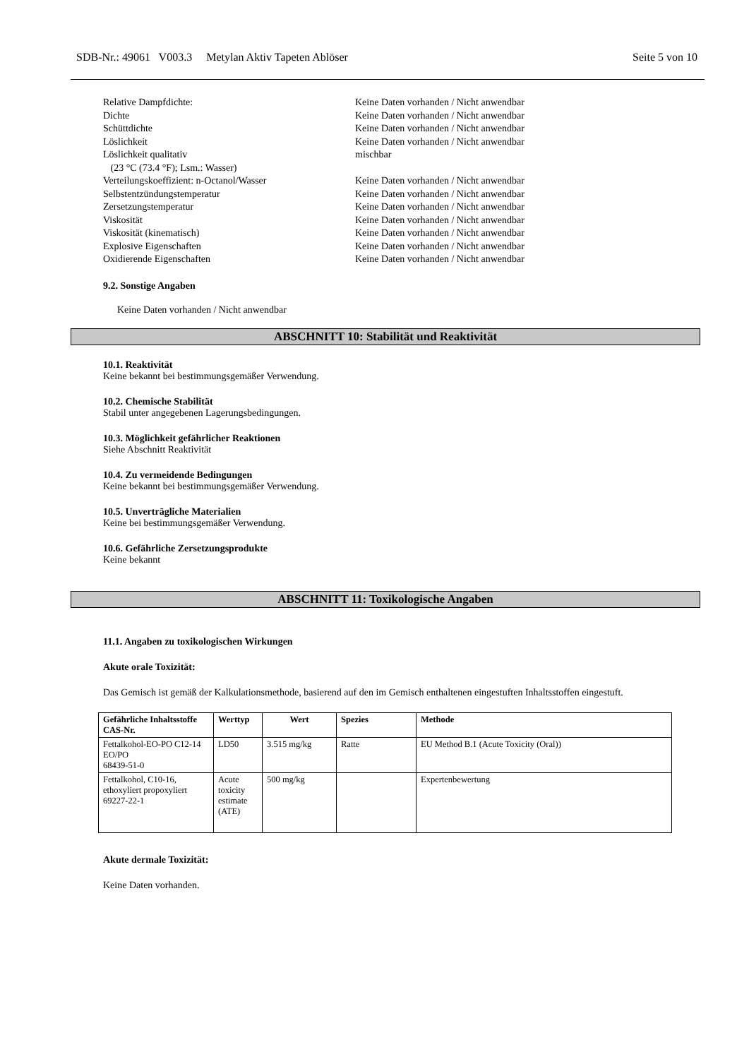SDB-Nr.: 49061 V003.3 Metylan Aktiv Tapeten Ablöser Seite 5 von 10
| Relative Dampfdichte: | Keine Daten vorhanden / Nicht anwendbar |
| Dichte | Keine Daten vorhanden / Nicht anwendbar |
| Schüttdichte | Keine Daten vorhanden / Nicht anwendbar |
| Löslichkeit | Keine Daten vorhanden / Nicht anwendbar |
| Löslichkeit qualitativ (23 °C (73.4 °F); Lsm.: Wasser) | mischbar |
| Verteilungskoeffizient: n-Octanol/Wasser | Keine Daten vorhanden / Nicht anwendbar |
| Selbstentzündungstemperatur | Keine Daten vorhanden / Nicht anwendbar |
| Zersetzungstemperatur | Keine Daten vorhanden / Nicht anwendbar |
| Viskosität | Keine Daten vorhanden / Nicht anwendbar |
| Viskosität (kinematisch) | Keine Daten vorhanden / Nicht anwendbar |
| Explosive Eigenschaften | Keine Daten vorhanden / Nicht anwendbar |
| Oxidierende Eigenschaften | Keine Daten vorhanden / Nicht anwendbar |
9.2. Sonstige Angaben
Keine Daten vorhanden / Nicht anwendbar
ABSCHNITT 10: Stabilität und Reaktivität
10.1. Reaktivität
Keine bekannt bei bestimmungsgemäßer Verwendung.
10.2. Chemische Stabilität
Stabil unter angegebenen Lagerungsbedingungen.
10.3. Möglichkeit gefährlicher Reaktionen
Siehe Abschnitt Reaktivität
10.4. Zu vermeidende Bedingungen
Keine bekannt bei bestimmungsgemäßer Verwendung.
10.5. Unverträgliche Materialien
Keine bei bestimmungsgemäßer Verwendung.
10.6. Gefährliche Zersetzungsprodukte
Keine bekannt
ABSCHNITT 11: Toxikologische Angaben
11.1. Angaben zu toxikologischen Wirkungen
Akute orale Toxizität:
Das Gemisch ist gemäß der Kalkulationsmethode, basierend auf den im Gemisch enthaltenen eingestuften Inhaltsstoffen eingestuft.
| Gefährliche Inhaltsstoffe CAS-Nr. | Werttyp | Wert | Spezies | Methode |
| --- | --- | --- | --- | --- |
| Fettalkohol-EO-PO C12-14 EO/PO 68439-51-0 | LD50 | 3.515 mg/kg | Ratte | EU Method B.1 (Acute Toxicity (Oral)) |
| Fettalkohol, C10-16, ethoxyliert propoxyliert 69227-22-1 | Acute toxicity estimate (ATE) | 500 mg/kg | | Expertenbewertung |
Akute dermale Toxizität:
Keine Daten vorhanden.